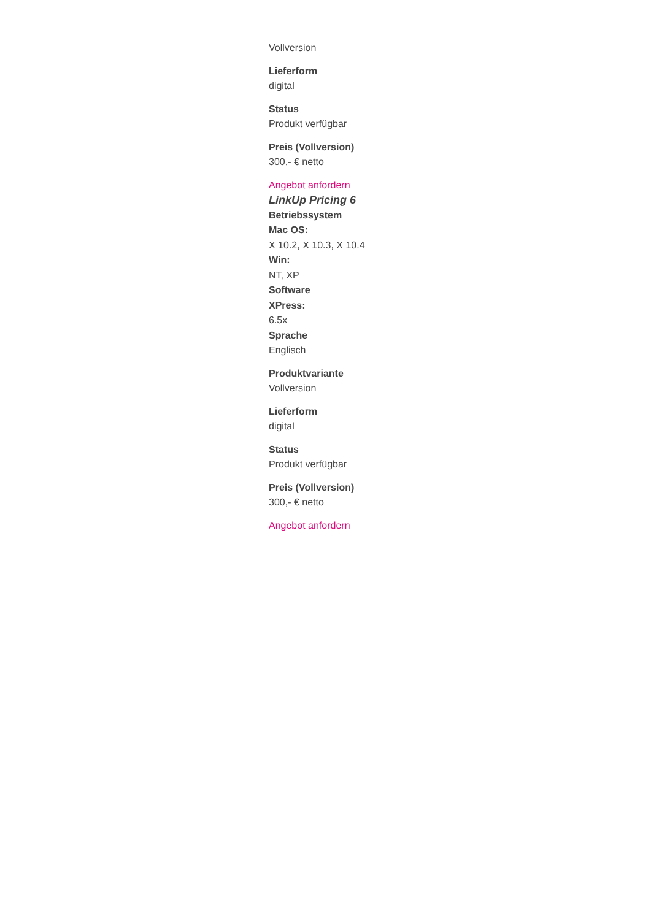Vollversion
Lieferform
digital
Status
Produkt verfügbar
Preis (Vollversion)
300,- € netto
Angebot anfordern
LinkUp Pricing 6
Betriebssystem
Mac OS:
X 10.2, X 10.3, X 10.4
Win:
NT, XP
Software
XPress:
6.5x
Sprache
Englisch
Produktvariante
Vollversion
Lieferform
digital
Status
Produkt verfügbar
Preis (Vollversion)
300,- € netto
Angebot anfordern